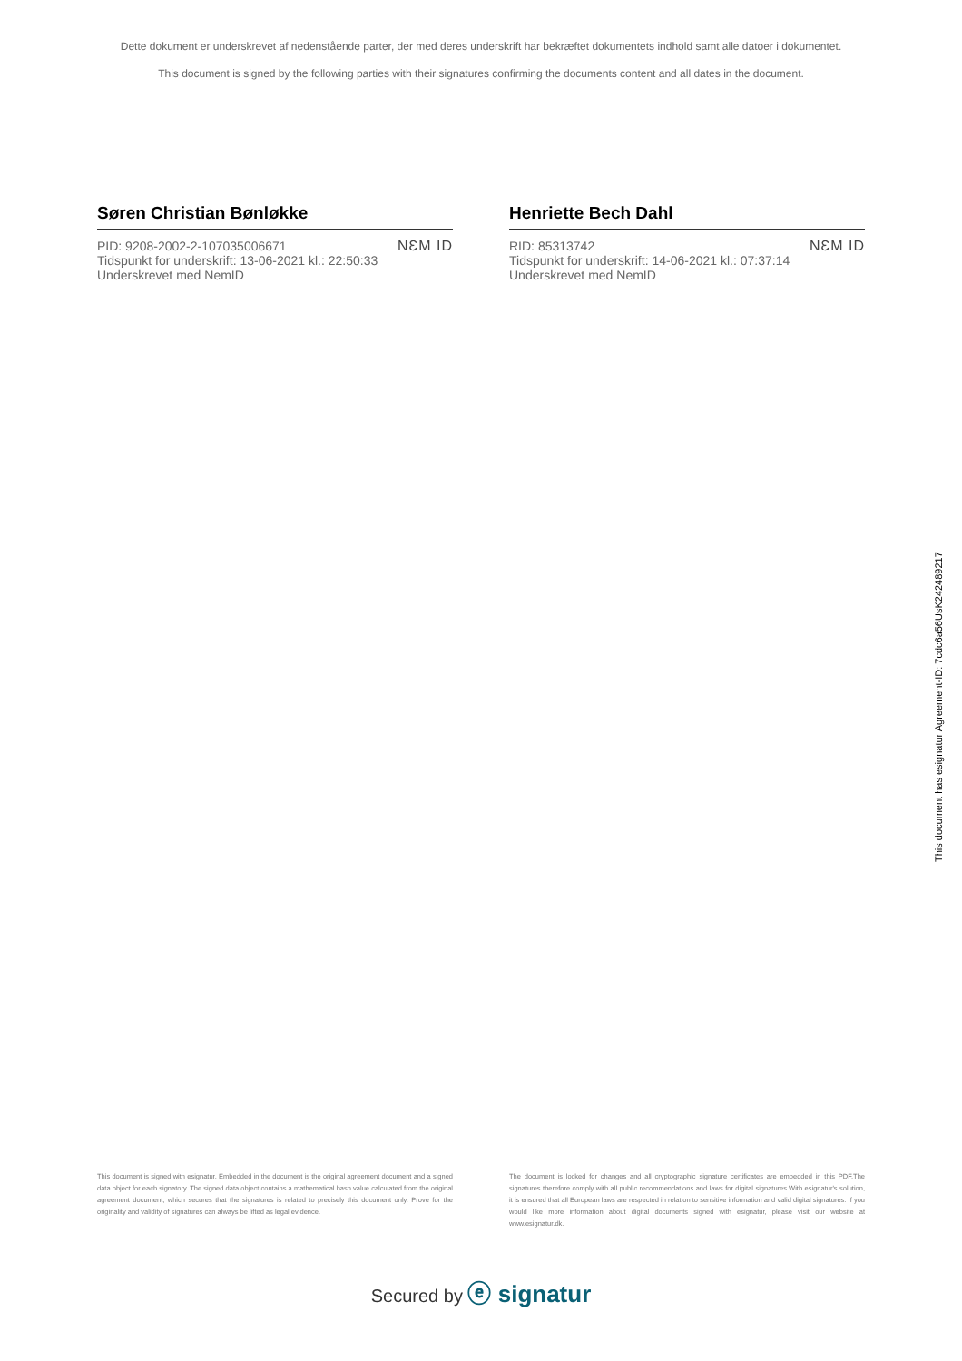Dette dokument er underskrevet af nedenstående parter, der med deres underskrift har bekræftet dokumentets indhold samt alle datoer i dokumentet.
This document is signed by the following parties with their signatures confirming the documents content and all dates in the document.
Søren Christian Bønløkke
PID: 9208-2002-2-107035006671
Tidspunkt for underskrift: 13-06-2021 kl.: 22:50:33
Underskrevet med NemID
NƐM ID
Henriette Bech Dahl
RID: 85313742
Tidspunkt for underskrift: 14-06-2021 kl.: 07:37:14
Underskrevet med NemID
NƐM ID
This document has esignatur Agreement-ID: 7cdc6a56UsK242489217
This document is signed with esignatur. Embedded in the document is the original agreement document and a signed data object for each signatory. The signed data object contains a mathematical hash value calculated from the original agreement document, which secures that the signatures is related to precisely this document only. Prove for the originality and validity of signatures can always be lifted as legal evidence.
The document is locked for changes and all cryptographic signature certificates are embedded in this PDF.The signatures therefore comply with all public recommendations and laws for digital signatures.With esignatur's solution, it is ensured that all European laws are respected in relation to sensitive information and valid digital signatures. If you would like more information about digital documents signed with esignatur, please visit our website at www.esignatur.dk.
Secured by ⓔ signatur